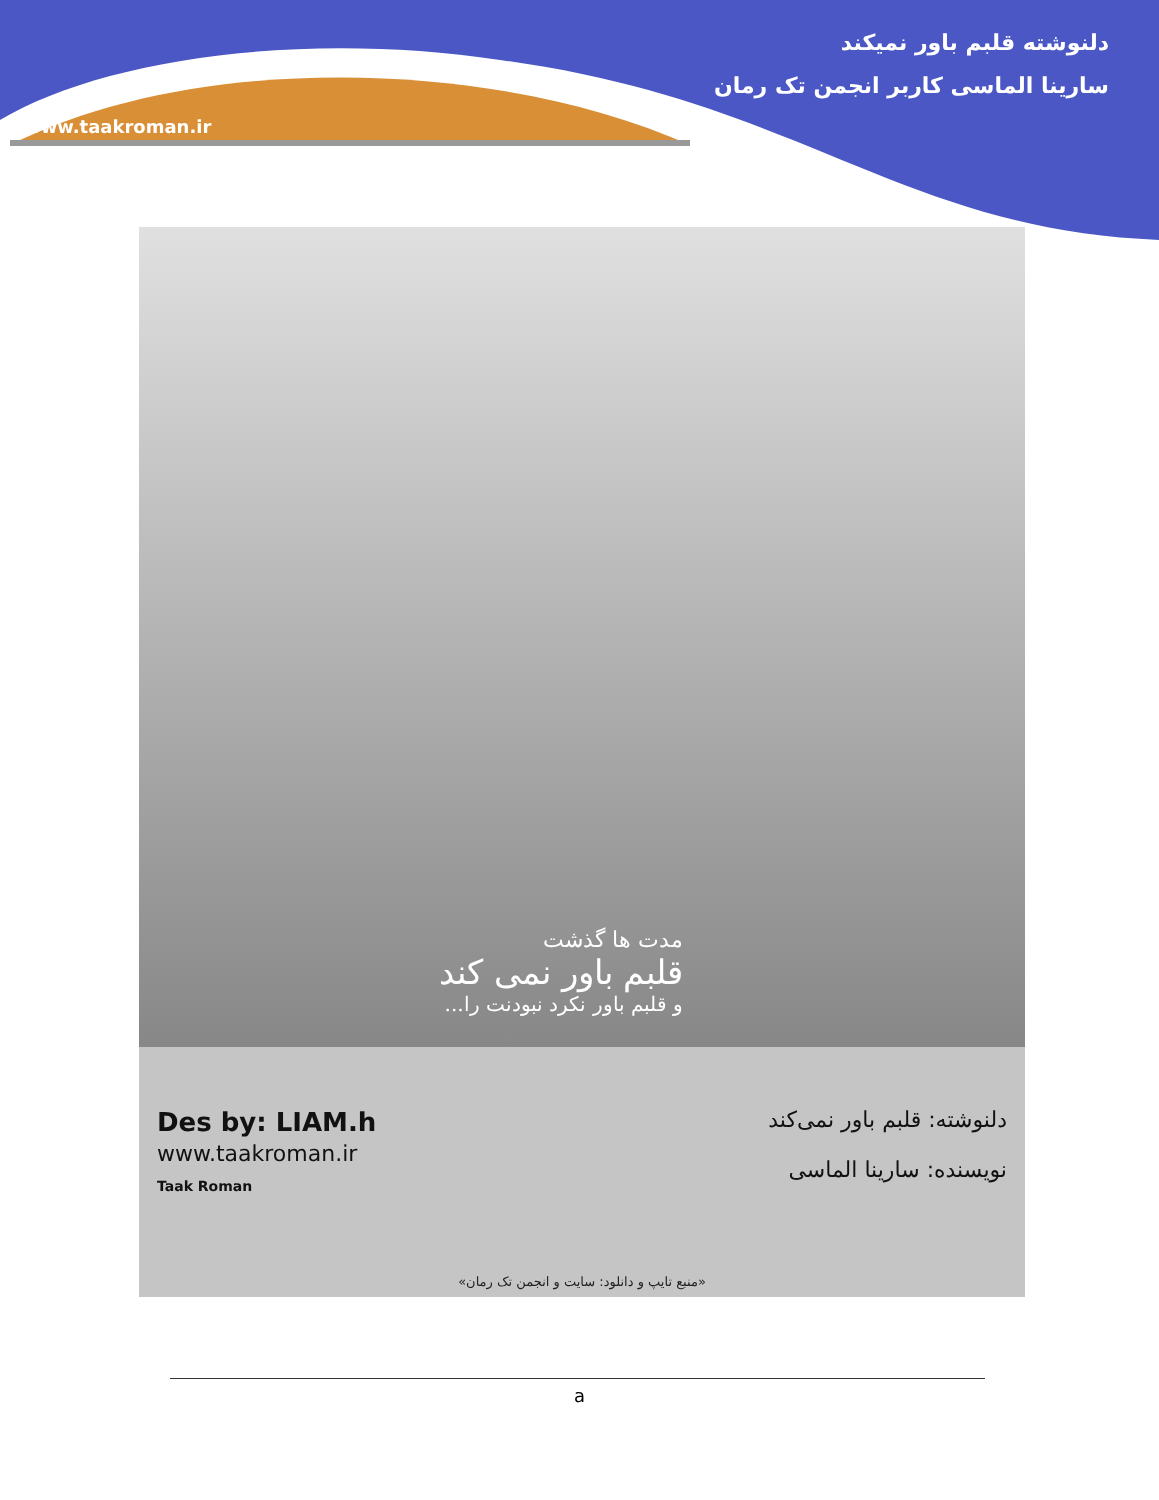دلنوشته قلبم باور نمیکند
سارینا الماسی کاربر انجمن تک رمان
www.taakroman.ir
مدت ها گذشت
قلبم باور نمی کند
و قلبم باور نکرد نبودنت را...
Des by: LIAM.h
www.taakroman.ir
Taak Roman
دلنوشته: قلبم باور نمی‌کند
نویسنده: سارینا الماسی
«منبع تایپ و دانلود: سایت و انجمن تک رمان»
a